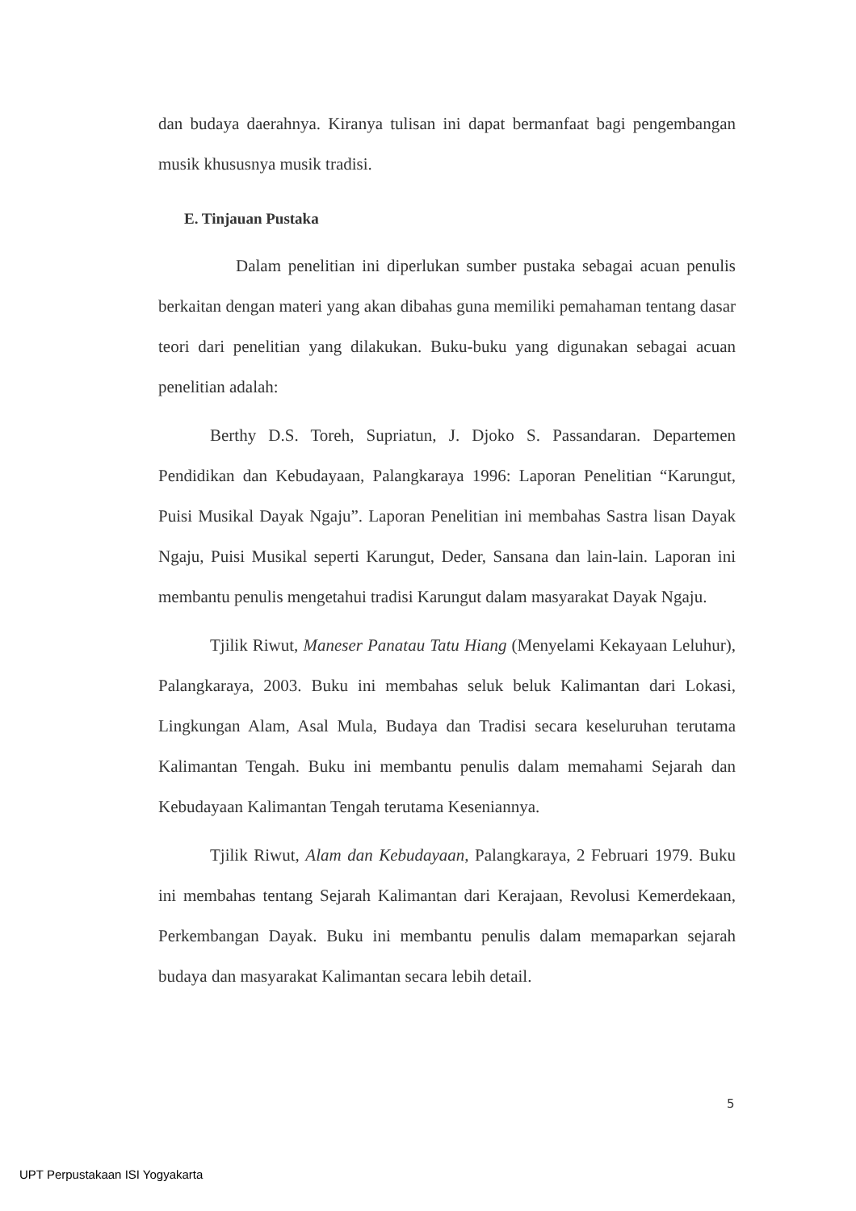dan budaya daerahnya. Kiranya tulisan ini dapat bermanfaat bagi pengembangan musik khususnya musik tradisi.
E. Tinjauan Pustaka
Dalam penelitian ini diperlukan sumber pustaka sebagai acuan penulis berkaitan dengan materi yang akan dibahas guna memiliki pemahaman tentang dasar teori dari penelitian yang dilakukan. Buku-buku yang digunakan sebagai acuan penelitian adalah:
Berthy D.S. Toreh, Supriatun, J. Djoko S. Passandaran. Departemen Pendidikan dan Kebudayaan, Palangkaraya 1996: Laporan Penelitian “Karungut, Puisi Musikal Dayak Ngaju”. Laporan Penelitian ini membahas Sastra lisan Dayak Ngaju, Puisi Musikal seperti Karungut, Deder, Sansana dan lain-lain. Laporan ini membantu penulis mengetahui tradisi Karungut dalam masyarakat Dayak Ngaju.
Tjilik Riwut, Maneser Panatau Tatu Hiang (Menyelami Kekayaan Leluhur), Palangkaraya, 2003. Buku ini membahas seluk beluk Kalimantan dari Lokasi, Lingkungan Alam, Asal Mula, Budaya dan Tradisi secara keseluruhan terutama Kalimantan Tengah. Buku ini membantu penulis dalam memahami Sejarah dan Kebudayaan Kalimantan Tengah terutama Keseniannya.
Tjilik Riwut, Alam dan Kebudayaan, Palangkaraya, 2 Februari 1979. Buku ini membahas tentang Sejarah Kalimantan dari Kerajaan, Revolusi Kemerdekaan, Perkembangan Dayak. Buku ini membantu penulis dalam memaparkan sejarah budaya dan masyarakat Kalimantan secara lebih detail.
5
UPT Perpustakaan ISI Yogyakarta